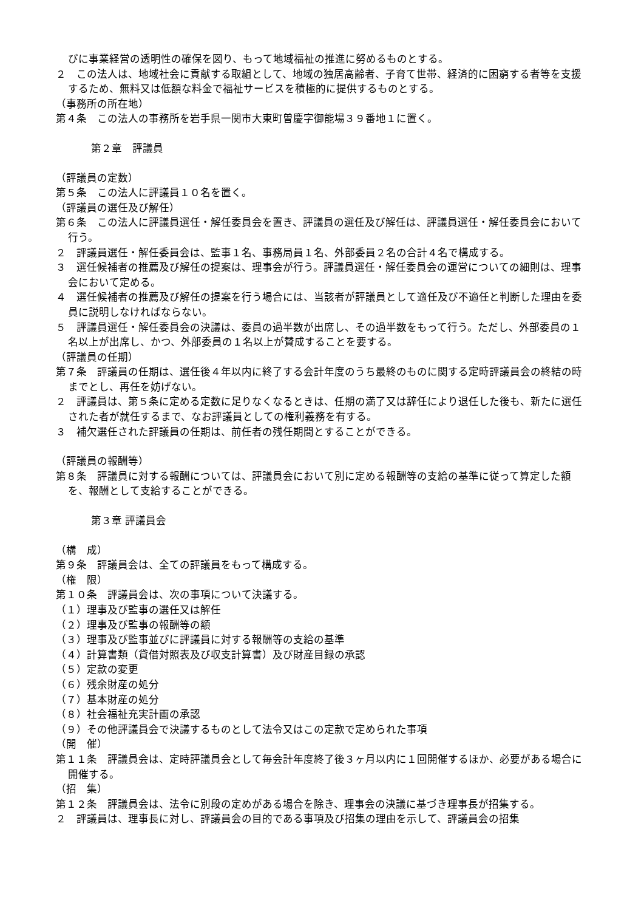びに事業経営の透明性の確保を図り、もって地域福祉の推進に努めるものとする。
２　この法人は、地域社会に貢献する取組として、地域の独居高齢者、子育て世帯、経済的に困窮する者等を支援するため、無料又は低額な料金で福祉サービスを積極的に提供するものとする。
（事務所の所在地）
第４条　この法人の事務所を岩手県一関市大東町曽慶字御能場３９番地１に置く。
第２章　評議員
（評議員の定数）
第５条　この法人に評議員１０名を置く。
（評議員の選任及び解任）
第６条　この法人に評議員選任・解任委員会を置き、評議員の選任及び解任は、評議員選任・解任委員会において行う。
２　評議員選任・解任委員会は、監事１名、事務局員１名、外部委員２名の合計４名で構成する。
３　選任候補者の推薦及び解任の提案は、理事会が行う。評議員選任・解任委員会の運営についての細則は、理事会において定める。
４　選任候補者の推薦及び解任の提案を行う場合には、当該者が評議員として適任及び不適任と判断した理由を委員に説明しなければならない。
５　評議員選任・解任委員会の決議は、委員の過半数が出席し、その過半数をもって行う。ただし、外部委員の１名以上が出席し、かつ、外部委員の１名以上が賛成することを要する。
（評議員の任期）
第７条　評議員の任期は、選任後４年以内に終了する会計年度のうち最終のものに関する定時評議員会の終結の時までとし、再任を妨げない。
２　評議員は、第５条に定める定数に足りなくなるときは、任期の満了又は辞任により退任した後も、新たに選任された者が就任するまで、なお評議員としての権利義務を有する。
３　補欠選任された評議員の任期は、前任者の残任期間とすることができる。
（評議員の報酬等）
第８条　評議員に対する報酬については、評議員会において別に定める報酬等の支給の基準に従って算定した額を、報酬として支給することができる。
第３章 評議員会
（構　成）
第９条　評議員会は、全ての評議員をもって構成する。
（権　限）
第１０条　評議員会は、次の事項について決議する。
（１）理事及び監事の選任又は解任
（２）理事及び監事の報酬等の額
（３）理事及び監事並びに評議員に対する報酬等の支給の基準
（４）計算書類（貸借対照表及び収支計算書）及び財産目録の承認
（５）定款の変更
（６）残余財産の処分
（７）基本財産の処分
（８）社会福祉充実計画の承認
（９）その他評議員会で決議するものとして法令又はこの定款で定められた事項
（開　催）
第１１条　評議員会は、定時評議員会として毎会計年度終了後３ヶ月以内に１回開催するほか、必要がある場合に開催する。
（招　集）
第１２条　評議員会は、法令に別段の定めがある場合を除き、理事会の決議に基づき理事長が招集する。
２　評議員は、理事長に対し、評議員会の目的である事項及び招集の理由を示して、評議員会の招集